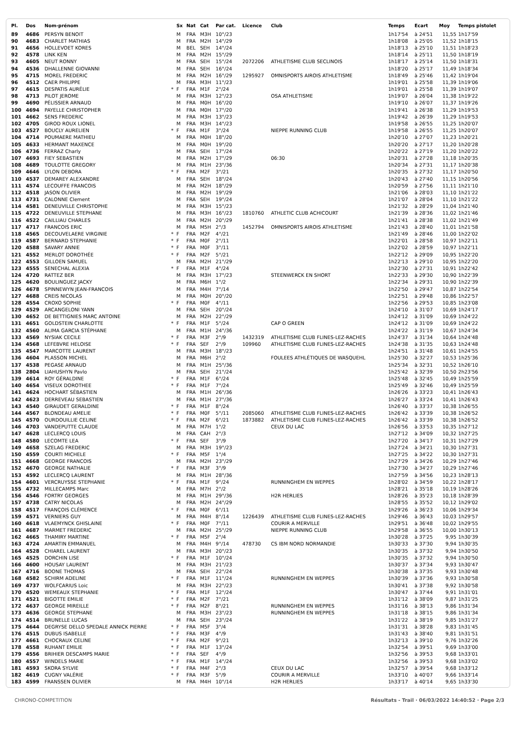| Pl. | Dos | Nom-prénom | | Sx | Nat | Cat | Par cat. | Licence | Club | Temps | Ecart | Moy | Temps pistolet |
| --- | --- | --- | --- | --- | --- | --- | --- | --- | --- | --- | --- | --- | --- |
| 89 | 4686 | PERSYN BENOIT | | M | FRA | M3H | 10°/23 | | | 1h17'54 | à 24'51 | 11,55 | 1h17'59 |
| 90 | 4683 | CHARLET MATHIAS | | M | FRA | M2H | 14°/29 | | | 1h18'08 | à 25'05 | 11,52 | 1h18'15 |
| 91 | 4656 | HOLLEVOET KORES | | M | BEL | SEH | 14°/24 | | | 1h18'13 | à 25'10 | 11,51 | 1h18'23 |
| 92 | 4578 | LINK KEN | | M | FRA | M2H | 15°/29 | | | 1h18'14 | à 25'11 | 11,50 | 1h18'19 |
| 93 | 4605 | NEUT RONNY | | M | FRA | SEH | 15°/24 | 2072206 | ATHLETISME CLUB SECLINOIS | 1h18'17 | à 25'14 | 11,50 | 1h18'31 |
| 94 | 4536 | DHALLENNE GIOVANNI | | M | FRA | SEH | 16°/24 | | | 1h18'20 | à 25'17 | 11,49 | 1h18'34 |
| 95 | 4715 | MOREL FREDERIC | | M | FRA | M2H | 16°/29 | 1295927 | OMNISPORTS AIROIS ATHLETISME | 1h18'49 | à 25'46 | 11,42 | 1h19'04 |
| 96 | 4512 | CAER PHILIPPE | | M | FRA | M3H | 11°/23 | | | 1h19'01 | à 25'58 | 11,39 | 1h19'06 |
| 97 | 4615 | DESPATIS AURÉLIE | * | F | FRA | M1F | 2°/24 | | | 1h19'01 | à 25'58 | 11,39 | 1h19'07 |
| 98 | 4713 | PILOT JEROME | | M | FRA | M3H | 12°/23 | | OSA ATHLETISME | 1h19'07 | à 26'04 | 11,38 | 1h19'22 |
| 99 | 4690 | PÉLISSIER ARNAUD | | M | FRA | M0H | 16°/20 | | | 1h19'10 | à 26'07 | 11,37 | 1h19'26 |
| 100 | 4694 | PAYELLE CHRISTOPHER | | M | FRA | M0H | 17°/20 | | | 1h19'41 | à 26'38 | 11,29 | 1h19'53 |
| 101 | 4662 | SENS FREDERIC | | M | FRA | M3H | 13°/23 | | | 1h19'42 | à 26'39 | 11,29 | 1h19'53 |
| 102 | 4705 | GIROD ROUX LIONEL | | M | FRA | M3H | 14°/23 | | | 1h19'58 | à 26'55 | 11,25 | 1h20'07 |
| 103 | 4527 | BOUCLY AURELIEN | * | F | FRA | M1F | 3°/24 | | NIEPPE RUNNING CLUB | 1h19'58 | à 26'55 | 11,25 | 1h20'07 |
| 104 | 4714 | POUMAERE MATHIEU | | M | FRA | M0H | 18°/20 | | | 1h20'10 | à 27'07 | 11,23 | 1h20'21 |
| 105 | 4633 | HERMANT MAXENCE | | M | FRA | M0H | 19°/20 | | | 1h20'20 | à 27'17 | 11,20 | 1h20'28 |
| 106 | 4736 | FERRAZ Charly | | M | FRA | SEH | 17°/24 | | | 1h20'22 | à 27'19 | 11,20 | 1h20'22 |
| 107 | 4693 | FIEY SEBASTIEN | | M | FRA | M2H | 17°/29 | | 06:30 | 1h20'31 | à 27'28 | 11,18 | 1h20'35 |
| 108 | 4689 | TOULOTTE GREGORY | | M | FRA | M1H | 23°/36 | | | 1h20'34 | à 27'31 | 11,17 | 1h20'38 |
| 109 | 4646 | LYLON DEBORA | * | F | FRA | M2F | 3°/21 | | | 1h20'35 | à 27'32 | 11,17 | 1h20'50 |
| 110 | 4537 | DEMAREY ALEXANDRE | | M | FRA | SEH | 18°/24 | | | 1h20'43 | à 27'40 | 11,15 | 1h20'56 |
| 111 | 4574 | LECOUFFE FRANCOIS | | M | FRA | M2H | 18°/29 | | | 1h20'59 | à 27'56 | 11,11 | 1h21'10 |
| 112 | 4518 | JASON OLIVIER | | M | FRA | M2H | 19°/29 | | | 1h21'06 | à 28'03 | 11,10 | 1h21'22 |
| 113 | 4731 | CALONNE Clement | | M | FRA | SEH | 19°/24 | | | 1h21'07 | à 28'04 | 11,10 | 1h21'22 |
| 114 | 4581 | DENEUVILLE CHRISTOPHE | | M | FRA | M3H | 15°/23 | | | 1h21'32 | à 28'29 | 11,04 | 1h21'40 |
| 115 | 4722 | DENEUVILLE STEPHANE | | M | FRA | M3H | 16°/23 | 1810760 | ATHLETIC CLUB ACHICOURT | 1h21'39 | à 28'36 | 11,02 | 1h21'46 |
| 116 | 4522 | CAILLIAU CHARLES | | M | FRA | M2H | 20°/29 | | | 1h21'41 | à 28'38 | 11,02 | 1h21'49 |
| 117 | 4717 | FRANCOIS ERIC | | M | FRA | M5H | 2°/3 | 1452794 | OMNISPORTS AIROIS ATHLETISME | 1h21'43 | à 28'40 | 11,01 | 1h21'58 |
| 118 | 4565 | DECOUVELAERE VIRGINIE | * | F | FRA | M2F | 4°/21 | | | 1h21'49 | à 28'46 | 11,00 | 1h22'02 |
| 119 | 4587 | BERNARD STEPHANIE | * | F | FRA | M0F | 2°/11 | | | 1h22'01 | à 28'58 | 10,97 | 1h22'11 |
| 120 | 4588 | SAVARY ANNIE | * | F | FRA | M0F | 3°/11 | | | 1h22'02 | à 28'59 | 10,97 | 1h22'11 |
| 121 | 4552 | MERLOT DOROTHÉE | * | F | FRA | M2F | 5°/21 | | | 1h22'12 | à 29'09 | 10,95 | 1h22'20 |
| 122 | 4553 | GILLOEN SAMUEL | | M | FRA | M2H | 21°/29 | | | 1h22'13 | à 29'10 | 10,95 | 1h22'20 |
| 123 | 4555 | SENECHAL ALEXIA | * | F | FRA | M1F | 4°/24 | | | 1h22'30 | à 27'31 | 10,91 | 1h22'42 |
| 124 | 4720 | RATTEZ BER | | M | FRA | M3H | 17°/23 | | STEENWERCK EN SHORT | 1h22'33 | à 29'30 | 10,90 | 1h22'39 |
| 125 | 4620 | BOULINGUEZ JACKY | | M | FRA | M6H | 1°/2 | | | 1h22'34 | à 29'31 | 10,90 | 1h22'39 |
| 126 | 4678 | SPINNEWYN JEAN-FRANCOIS | | M | FRA | M4H | 7°/14 | | | 1h22'50 | à 29'47 | 10,87 | 1h22'54 |
| 127 | 4688 | CREIS NICOLAS | | M | FRA | M0H | 20°/20 | | | 1h22'51 | à 29'48 | 10,86 | 1h22'57 |
| 128 | 4554 | CROXO SOPHIE | * | F | FRA | M0F | 4°/11 | | | 1h22'56 | à 29'53 | 10,85 | 1h23'08 |
| 129 | 4529 | ARCANGELONI YANN | | M | FRA | SEH | 20°/24 | | | 1h24'10 | à 31'07 | 10,69 | 1h24'17 |
| 130 | 4652 | DE BETTIGNIES MARC ANTOINE | | M | FRA | M2H | 22°/29 | | | 1h24'12 | à 31'09 | 10,69 | 1h24'22 |
| 131 | 4651 | GOLDSTEIN CHARLOTTE | * | F | FRA | M1F | 5°/24 | | CAP O GREEN | 1h24'12 | à 31'09 | 10,69 | 1h24'22 |
| 132 | 4560 | ALIMA GARCIA STÉPHANE | | M | FRA | M1H | 24°/36 | | | 1h24'22 | à 31'19 | 10,67 | 1h24'34 |
| 133 | 4569 | NYSIAK CECILE | * | F | FRA | M3F | 2°/9 | 1432319 | ATHLETISME CLUB FLINES-LEZ-RACHES | 1h24'37 | à 31'34 | 10,64 | 1h24'48 |
| 134 | 4568 | LEFEBVRE HELOISE | * | F | FRA | SEF | 2°/9 | 109960 | ATHLETISME CLUB FLINES-LEZ-RACHES | 1h24'38 | à 31'35 | 10,63 | 1h24'48 |
| 135 | 4547 | MARCOTTE LAURENT | | M | FRA | M3H | 18°/23 | | | 1h24'51 | à 31'48 | 10,61 | 1h24'55 |
| 136 | 4604 | PLASSON MICHEL | | M | FRA | M6H | 2°/2 | | FOULEES ATHLÉTIQUES DE WASQUEHL | 1h25'30 | à 32'27 | 10,53 | 1h25'36 |
| 137 | 4538 | PEGASE ARNAUD | | M | FRA | M1H | 25°/36 | | | 1h25'34 | à 32'31 | 10,52 | 1h26'10 |
| 138 | 2804 | LIAHUSHYN Pavlo | | M | FRA | SEH | 21°/24 | | | 1h25'42 | à 32'39 | 10,50 | 2h23'56 |
| 139 | 4614 | ROY GÉRALDINE | * | F | FRA | M1F | 6°/24 | | | 1h25'48 | à 32'45 | 10,49 | 1h25'59 |
| 140 | 4654 | VISEUX DOROTHEE | * | F | FRA | M1F | 7°/24 | | | 1h25'49 | à 32'46 | 10,49 | 1h25'59 |
| 141 | 4624 | HOCHART SÉBASTIEN | | M | FRA | M1H | 26°/36 | | | 1h26'26 | à 33'23 | 10,41 | 1h26'43 |
| 142 | 4623 | DERREVEAU SEBASTIEN | | M | FRA | M1H | 27°/36 | | | 1h26'27 | à 33'24 | 10,41 | 1h26'43 |
| 143 | 4540 | GIRAUDET GERALDINE | * | F | FRA | M1F | 8°/24 | | | 1h26'40 | à 33'37 | 10,38 | 1h26'55 |
| 144 | 4567 | BLONDEAU AMELIE | * | F | FRA | M0F | 5°/11 | 2085060 | ATHLETISME CLUB FLINES-LEZ-RACHES | 1h26'42 | à 33'39 | 10,38 | 1h26'52 |
| 145 | 4570 | OURDOUILLIE CELINE | * | F | FRA | M2F | 6°/21 | 1873882 | ATHLETISME CLUB FLINES-LEZ-RACHES | 1h26'42 | à 33'39 | 10,38 | 1h26'52 |
| 146 | 4703 | VANDEPUTTE CLAUDE | | M | FRA | M7H | 1°/2 | | CEUX DU LAC | 1h26'56 | à 33'53 | 10,35 | 1h27'12 |
| 147 | 4628 | LECLERCQ LOUIS | | M | FRA | CAH | 2°/3 | | | 1h27'12 | à 34'09 | 10,32 | 1h27'25 |
| 148 | 4580 | LECOMTE LEA | * | F | FRA | SEF | 3°/9 | | | 1h27'20 | à 34'17 | 10,31 | 1h27'29 |
| 149 | 4658 | SZELAG FREDERIC | | M | FRA | M3H | 19°/23 | | | 1h27'24 | à 34'21 | 10,30 | 1h27'31 |
| 150 | 4559 | COURTI MICHELE | * | F | FRA | M5F | 1°/4 | | | 1h27'25 | à 34'22 | 10,30 | 1h27'31 |
| 151 | 4668 | GEORGE FRANCOIS | | M | FRA | M2H | 23°/29 | | | 1h27'29 | à 34'26 | 10,29 | 1h27'46 |
| 152 | 4670 | GEORGE NATHALIE | * | F | FRA | M3F | 3°/9 | | | 1h27'30 | à 34'27 | 10,29 | 1h27'46 |
| 153 | 4592 | LECLERCQ LAURENT | | M | FRA | M1H | 28°/36 | | | 1h27'59 | à 34'56 | 10,23 | 1h28'13 |
| 154 | 4601 | VERCRUYSSE STEPHANIE | * | F | FRA | M1F | 9°/24 | | RUNNINGHEM EN WEPPES | 1h28'02 | à 34'59 | 10,22 | 1h28'17 |
| 155 | 4732 | MILLECAMPS Marc | | M | FRA | M7H | 2°/2 | | | 1h28'21 | à 35'18 | 10,19 | 1h28'26 |
| 156 | 4546 | FORTRY GEORGES | | M | FRA | M1H | 29°/36 | | H2R HERLIES | 1h28'26 | à 35'23 | 10,18 | 1h28'39 |
| 157 | 4738 | CATRY NICOLAS | | M | FRA | M2H | 24°/29 | | | 1h28'55 | à 35'52 | 10,12 | 1h29'02 |
| 158 | 4517 | FRANÇOIS CLÉMENCE | * | F | FRA | M0F | 6°/11 | | | 1h29'26 | à 36'23 | 10,06 | 1h29'34 |
| 159 | 4571 | VERNIERS GUY | | M | FRA | M4H | 8°/14 | 1226439 | ATHLETISME CLUB FLINES-LEZ-RACHES | 1h29'46 | à 36'43 | 10,03 | 1h29'57 |
| 160 | 4618 | VLAEMYNCK GHISLAINE | * | F | FRA | M0F | 7°/11 | | COURIR A MERVILLE | 1h29'51 | à 36'48 | 10,02 | 1h29'55 |
| 161 | 4687 | MARMET FREDERIC | | M | FRA | M2H | 25°/29 | | NIEPPE RUNNING CLUB | 1h29'58 | à 36'55 | 10,00 | 1h30'13 |
| 162 | 4665 | THAMIRY MARTINE | * | F | FRA | M5F | 2°/4 | | | 1h30'28 | à 37'25 | 9,95 | 1h30'39 |
| 163 | 4724 | AMARTIN EMMANUEL | | M | FRA | M4H | 9°/14 | 478730 | CS IBM NORD NORMANDIE | 1h30'33 | à 37'30 | 9,94 | 1h30'35 |
| 164 | 4528 | CHIAREL LAURENT | | M | FRA | M3H | 20°/23 | | | 1h30'35 | à 37'32 | 9,94 | 1h30'50 |
| 165 | 4525 | DORCHIN LISE | * | F | FRA | M1F | 10°/24 | | | 1h30'35 | à 37'32 | 9,94 | 1h30'50 |
| 166 | 4600 | HOUSAY LAURENT | | M | FRA | M3H | 21°/23 | | | 1h30'37 | à 37'34 | 9,93 | 1h30'47 |
| 167 | 4716 | BOONE THOMAS | | M | FRA | SEH | 22°/24 | | | 1h30'38 | à 37'35 | 9,93 | 1h30'48 |
| 168 | 4582 | SCHIRM ADELINE | * | F | FRA | M1F | 11°/24 | | RUNNINGHEM EN WEPPES | 1h30'39 | à 37'36 | 9,93 | 1h30'58 |
| 169 | 4737 | WOLFCARIUS Loic | | M | FRA | M3H | 22°/23 | | | 1h30'41 | à 37'38 | 9,92 | 1h30'58 |
| 170 | 4520 | WEMEAUX STEPHANIE | * | F | FRA | M1F | 12°/24 | | | 1h30'47 | à 37'44 | 9,91 | 1h31'01 |
| 171 | 4521 | BIGOTTE EMILIE | * | F | FRA | M2F | 7°/21 | | | 1h31'12 | à 38'09 | 9,87 | 1h31'25 |
| 172 | 4637 | GEORGE MIREILLE | * | F | FRA | M2F | 8°/21 | | RUNNINGHEM EN WEPPES | 1h31'16 | à 38'13 | 9,86 | 1h31'34 |
| 173 | 4636 | GEORGE STEPHANE | | M | FRA | M3H | 23°/23 | | RUNNINGHEM EN WEPPES | 1h31'18 | à 38'15 | 9,86 | 1h31'34 |
| 174 | 4514 | BRUNELLE LUCAS | | M | FRA | SEH | 23°/24 | | | 1h31'22 | à 38'19 | 9,85 | 1h31'27 |
| 175 | 4644 | DEGRYSE DELLO SPEDALE ANNICK PIERRE | * | F | FRA | M5F | 3°/4 | | | 1h31'31 | à 38'28 | 9,83 | 1h31'45 |
| 176 | 4515 | DUBUS ISABELLE | * | F | FRA | M3F | 4°/9 | | | 1h31'43 | à 38'40 | 9,81 | 1h31'51 |
| 177 | 4661 | CHOCRAUX CELINE | * | F | FRA | M2F | 9°/21 | | | 1h32'13 | à 39'10 | 9,76 | 1h32'26 |
| 178 | 4558 | RUHANT EMILIE | * | F | FRA | M1F | 13°/24 | | | 1h32'54 | à 39'51 | 9,69 | 1h33'00 |
| 179 | 4556 | BRIHIER DESCAMPS MARIE | * | F | FRA | SEF | 4°/9 | | | 1h32'56 | à 39'53 | 9,68 | 1h33'01 |
| 180 | 4557 | WINDELS MARIE | * | F | FRA | M1F | 14°/24 | | | 1h32'56 | à 39'53 | 9,68 | 1h33'02 |
| 181 | 4593 | SKORA SYLVIE | * | F | FRA | M4F | 2°/3 | | CEUX DU LAC | 1h32'57 | à 39'54 | 9,68 | 1h33'12 |
| 182 | 4619 | CUGNY VALÉRIE | * | F | FRA | M3F | 5°/9 | | COURIR A MERVILLE | 1h33'10 | à 40'07 | 9,66 | 1h33'14 |
| 183 | 4599 | FRANSSEN OLIVIER | | M | FRA | M4H | 10°/14 | | H2R HERLIES | 1h33'17 | à 40'14 | 9,65 | 1h33'30 |
CHRONO-COMPETITION Résultats - Trail · 06/03/2022 14:40:52 · Page 2/3